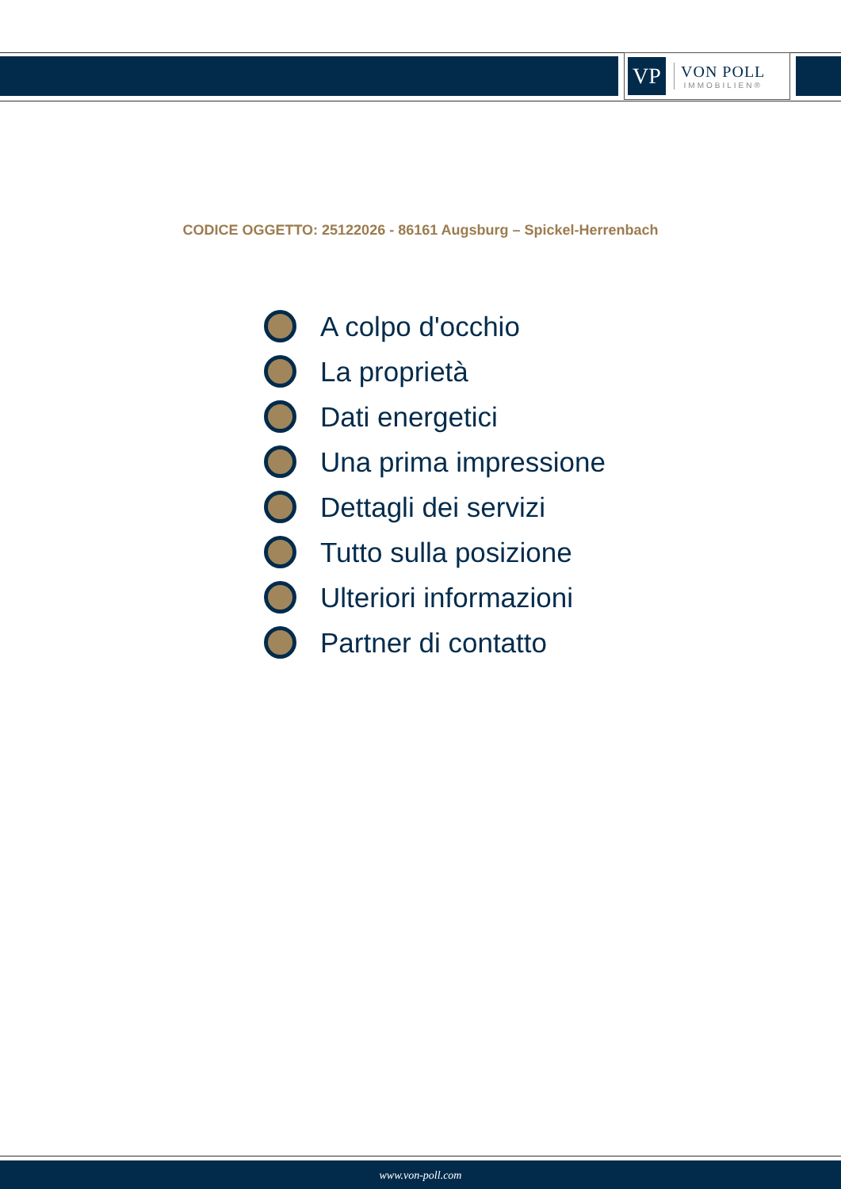VP
VON POLL
IMMOBILIEN®
CODICE OGGETTO: 25122026 - 86161 Augsburg – Spickel-Herrenbach
A colpo d'occhio
La proprietà
Dati energetici
Una prima impressione
Dettagli dei servizi
Tutto sulla posizione
Ulteriori informazioni
Partner di contatto
www.von-poll.com